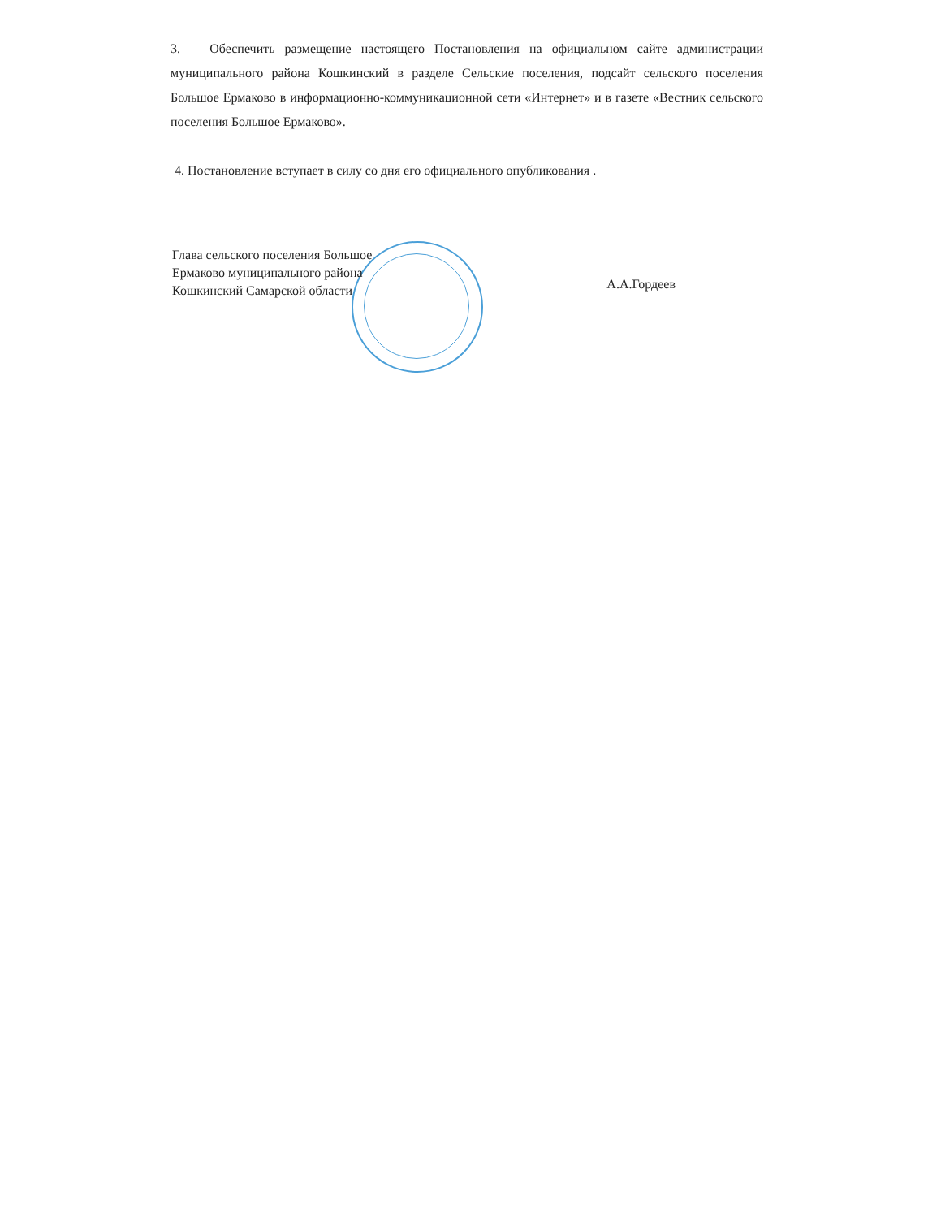3. Обеспечить размещение настоящего Постановления на официальном сайте администрации муниципального района Кошкинский в разделе Сельские поселения, подсайт сельского поселения Большое Ермаково в информационно-коммуникационной сети «Интернет» и в газете «Вестник сельского поселения Большое Ермаково».
4. Постановление вступает в силу со дня его официального опубликования .
Глава сельского поселения Большое
Ермаково муниципального района
Кошкинский Самарской области
А.А.Гордеев